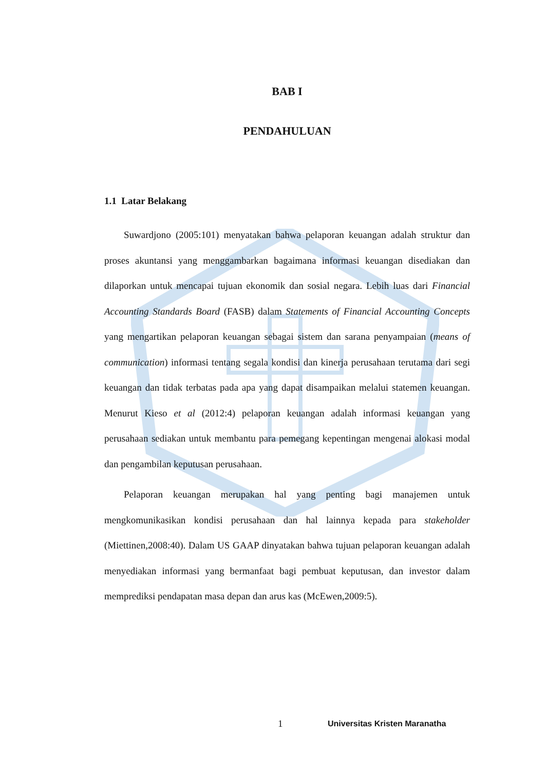BAB I
PENDAHULUAN
1.1 Latar Belakang
Suwardjono (2005:101) menyatakan bahwa pelaporan keuangan adalah struktur dan proses akuntansi yang menggambarkan bagaimana informasi keuangan disediakan dan dilaporkan untuk mencapai tujuan ekonomik dan sosial negara. Lebih luas dari Financial Accounting Standards Board (FASB) dalam Statements of Financial Accounting Concepts yang mengartikan pelaporan keuangan sebagai sistem dan sarana penyampaian (means of communication) informasi tentang segala kondisi dan kinerja perusahaan terutama dari segi keuangan dan tidak terbatas pada apa yang dapat disampaikan melalui statemen keuangan. Menurut Kieso et al (2012:4) pelaporan keuangan adalah informasi keuangan yang perusahaan sediakan untuk membantu para pemegang kepentingan mengenai alokasi modal dan pengambilan keputusan perusahaan.
Pelaporan keuangan merupakan hal yang penting bagi manajemen untuk mengkomunikasikan kondisi perusahaan dan hal lainnya kepada para stakeholder (Miettinen,2008:40). Dalam US GAAP dinyatakan bahwa tujuan pelaporan keuangan adalah menyediakan informasi yang bermanfaat bagi pembuat keputusan, dan investor dalam memprediksi pendapatan masa depan dan arus kas (McEwen,2009:5).
1 Universitas Kristen Maranatha